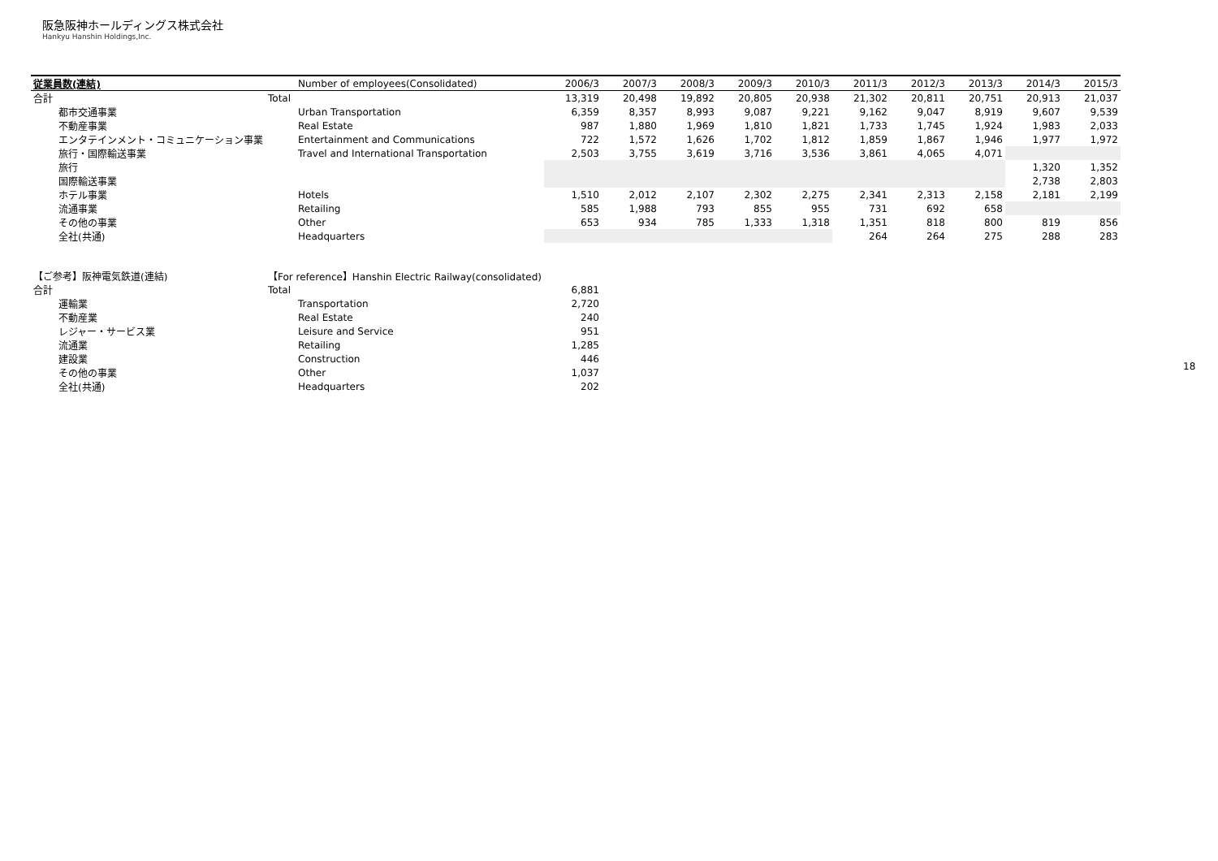阪急阪神ホールディングス株式会社
Hankyu Hanshin Holdings,Inc.
| 従業員数(連結) | Number of employees(Consolidated) | 2006/3 | 2007/3 | 2008/3 | 2009/3 | 2010/3 | 2011/3 | 2012/3 | 2013/3 | 2014/3 | 2015/3 |
| --- | --- | --- | --- | --- | --- | --- | --- | --- | --- | --- | --- |
| 合計 | Total | 13,319 | 20,498 | 19,892 | 20,805 | 20,938 | 21,302 | 20,811 | 20,751 | 20,913 | 21,037 |
| 都市交通事業 | Urban Transportation | 6,359 | 8,357 | 8,993 | 9,087 | 9,221 | 9,162 | 9,047 | 8,919 | 9,607 | 9,539 |
| 不動産事業 | Real Estate | 987 | 1,880 | 1,969 | 1,810 | 1,821 | 1,733 | 1,745 | 1,924 | 1,983 | 2,033 |
| エンタテインメント・コミュニケーション事業 | Entertainment and Communications | 722 | 1,572 | 1,626 | 1,702 | 1,812 | 1,859 | 1,867 | 1,946 | 1,977 | 1,972 |
| 旅行・国際輸送事業 | Travel and International Transportation | 2,503 | 3,755 | 3,619 | 3,716 | 3,536 | 3,861 | 4,065 | 4,071 | | |
| 旅行 | | | | | | | | | | 1,320 | 1,352 |
| 国際輸送事業 | | | | | | | | | | 2,738 | 2,803 |
| ホテル事業 | Hotels | 1,510 | 2,012 | 2,107 | 2,302 | 2,275 | 2,341 | 2,313 | 2,158 | 2,181 | 2,199 |
| 流通事業 | Retailing | 585 | 1,988 | 793 | 855 | 955 | 731 | 692 | 658 | | |
| その他の事業 | Other | 653 | 934 | 785 | 1,333 | 1,318 | 1,351 | 818 | 800 | 819 | 856 |
| 全社(共通) | Headquarters | | | | | | 264 | 264 | 275 | 288 | 283 |
| 【ご参考】阪神電気鉄道(連結) | 【For reference】Hanshin Electric Railway(consolidated) | | | | | | | | | | |
| 合計 | Total | 6,881 | | | | | | | | | |
| 運輸業 | Transportation | 2,720 | | | | | | | | | |
| 不動産業 | Real Estate | 240 | | | | | | | | | |
| レジャー・サービス業 | Leisure and Service | 951 | | | | | | | | | |
| 流通業 | Retailing | 1,285 | | | | | | | | | |
| 建設業 | Construction | 446 | | | | | | | | | |
| その他の事業 | Other | 1,037 | | | | | | | | | |
| 全社(共通) | Headquarters | 202 | | | | | | | | | |
18